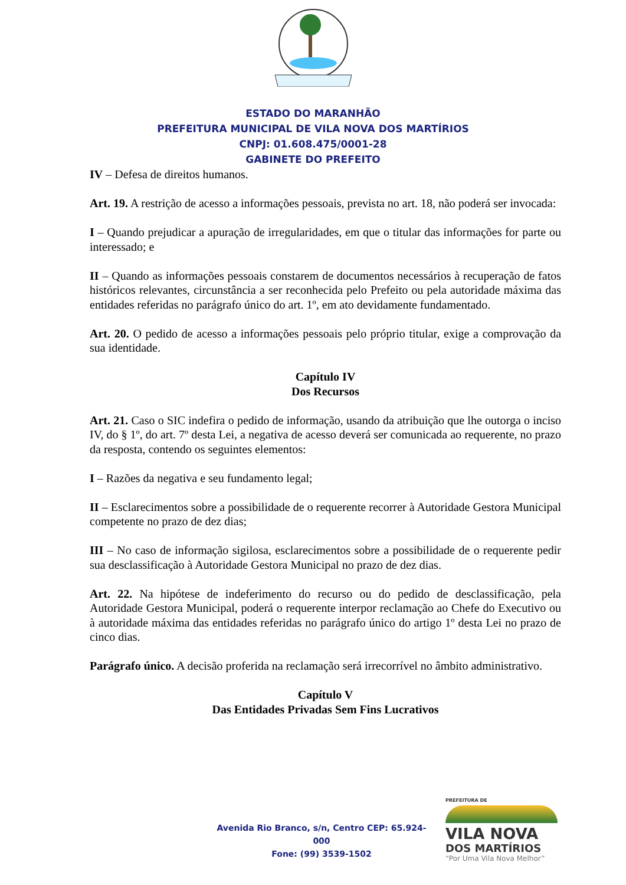ESTADO DO MARANHÃO
PREFEITURA MUNICIPAL DE VILA NOVA DOS MARTÍRIOS
CNPJ: 01.608.475/0001-28
GABINETE DO PREFEITO
IV – Defesa de direitos humanos.
Art. 19. A restrição de acesso a informações pessoais, prevista no art. 18, não poderá ser invocada:
I – Quando prejudicar a apuração de irregularidades, em que o titular das informações for parte ou interessado; e
II – Quando as informações pessoais constarem de documentos necessários à recuperação de fatos históricos relevantes, circunstância a ser reconhecida pelo Prefeito ou pela autoridade máxima das entidades referidas no parágrafo único do art. 1º, em ato devidamente fundamentado.
Art. 20. O pedido de acesso a informações pessoais pelo próprio titular, exige a comprovação da sua identidade.
Capítulo IV
Dos Recursos
Art. 21. Caso o SIC indefira o pedido de informação, usando da atribuição que lhe outorga o inciso IV, do § 1º, do art. 7º desta Lei, a negativa de acesso deverá ser comunicada ao requerente, no prazo da resposta, contendo os seguintes elementos:
I – Razões da negativa e seu fundamento legal;
II – Esclarecimentos sobre a possibilidade de o requerente recorrer à Autoridade Gestora Municipal competente no prazo de dez dias;
III – No caso de informação sigilosa, esclarecimentos sobre a possibilidade de o requerente pedir sua desclassificação à Autoridade Gestora Municipal no prazo de dez dias.
Art. 22. Na hipótese de indeferimento do recurso ou do pedido de desclassificação, pela Autoridade Gestora Municipal, poderá o requerente interpor reclamação ao Chefe do Executivo ou à autoridade máxima das entidades referidas no parágrafo único do artigo 1º desta Lei no prazo de cinco dias.
Parágrafo único. A decisão proferida na reclamação será irrecorrível no âmbito administrativo.
Capítulo V
Das Entidades Privadas Sem Fins Lucrativos
Avenida Rio Branco, s/n, Centro CEP: 65.924-000
Fone: (99) 3539-1502
PREFEITURA DE
VILA NOVA
DOS MARTÍRIOS
“Por Uma Vila Nova Melhor”